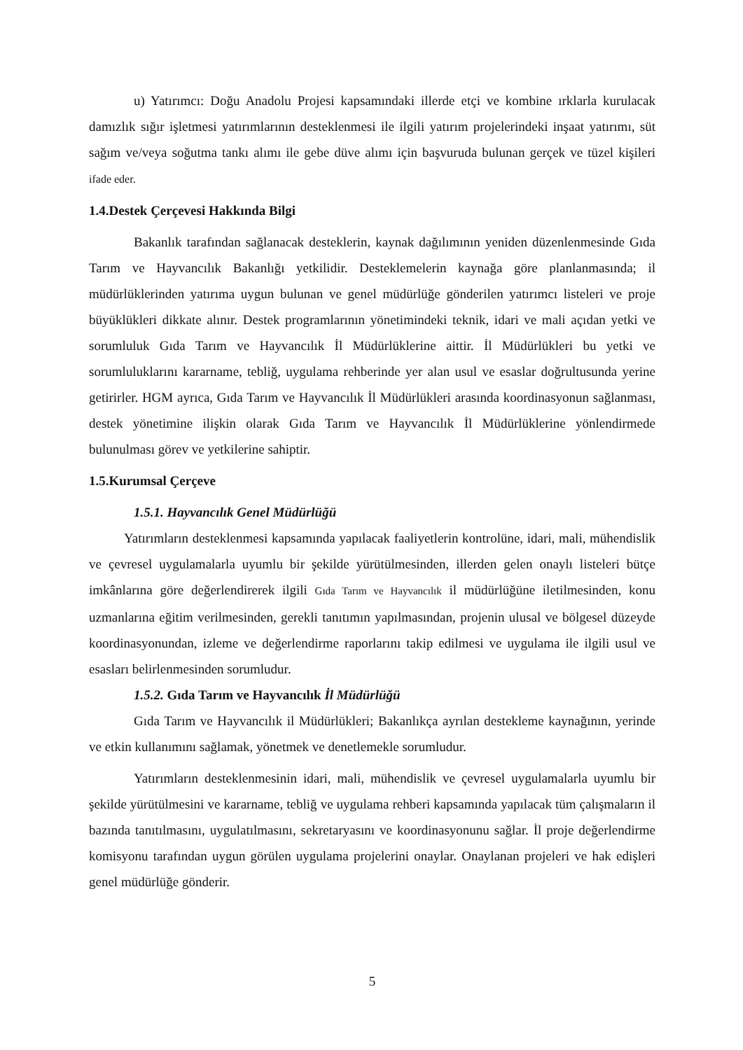u) Yatırımcı: Doğu Anadolu Projesi kapsamındaki illerde etçi ve kombine ırklarla kurulacak damızlık sığır işletmesi yatırımlarının desteklenmesi ile ilgili yatırım projelerindeki inşaat yatırımı, süt sağım ve/veya soğutma tankı alımı ile gebe düve alımı için başvuruda bulunan gerçek ve tüzel kişileri ifade eder.
1.4.Destek Çerçevesi Hakkında Bilgi
Bakanlık tarafından sağlanacak desteklerin, kaynak dağılımının yeniden düzenlenmesinde Gıda Tarım ve Hayvancılık Bakanlığı yetkilidir. Desteklemelerin kaynağa göre planlanmasında; il müdürlüklerinden yatırıma uygun bulunan ve genel müdürlüğe gönderilen yatırımcı listeleri ve proje büyüklükleri dikkate alınır. Destek programlarının yönetimindeki teknik, idari ve mali açıdan yetki ve sorumluluk Gıda Tarım ve Hayvancılık İl Müdürlüklerine aittir. İl Müdürlükleri bu yetki ve sorumluluklarını kararname, tebliğ, uygulama rehberinde yer alan usul ve esaslar doğrultusunda yerine getirirler. HGM ayrıca, Gıda Tarım ve Hayvancılık İl Müdürlükleri arasında koordinasyonun sağlanması, destek yönetimine ilişkin olarak Gıda Tarım ve Hayvancılık İl Müdürlüklerine yönlendirmede bulunulması görev ve yetkilerine sahiptir.
1.5.Kurumsal Çerçeve
1.5.1. Hayvancılık Genel Müdürlüğü
Yatırımların desteklenmesi kapsamında yapılacak faaliyetlerin kontrolüne, idari, mali, mühendislik ve çevresel uygulamalarla uyumlu bir şekilde yürütülmesinden, illerden gelen onaylı listeleri bütçe imkânlarına göre değerlendirerek ilgili Gıda Tarım ve Hayvancılık il müdürlüğüne iletilmesinden, konu uzmanlarına eğitim verilmesinden, gerekli tanıtımın yapılmasından, projenin ulusal ve bölgesel düzeyde koordinasyonundan, izleme ve değerlendirme raporlarını takip edilmesi ve uygulama ile ilgili usul ve esasları belirlenmesinden sorumludur.
1.5.2. Gıda Tarım ve Hayvancılık İl Müdürlüğü
Gıda Tarım ve Hayvancılık il Müdürlükleri; Bakanlıkça ayrılan destekleme kaynağının, yerinde ve etkin kullanımını sağlamak, yönetmek ve denetlemekle sorumludur.
Yatırımların desteklenmesinin idari, mali, mühendislik ve çevresel uygulamalarla uyumlu bir şekilde yürütülmesini ve kararname, tebliğ ve uygulama rehberi kapsamında yapılacak tüm çalışmaların il bazında tanıtılmasını, uygulatılmasını, sekretaryasını ve koordinasyonunu sağlar. İl proje değerlendirme komisyonu tarafından uygun görülen uygulama projelerini onaylar. Onaylanan projeleri ve hak edişleri genel müdürlüğe gönderir.
5